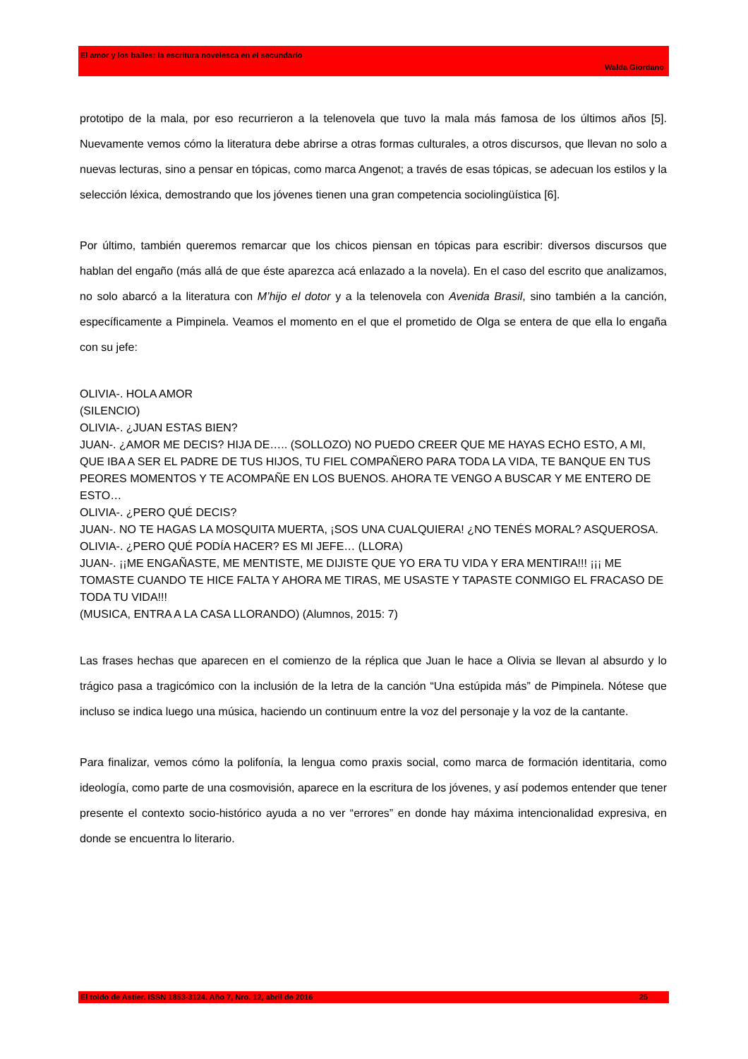El amor y los bailes: la escritura novelesca en el secundario
Walda Giordano
prototipo de la mala, por eso recurrieron a la telenovela que tuvo la mala más famosa de los últimos años [5]. Nuevamente vemos cómo la literatura debe abrirse a otras formas culturales, a otros discursos, que llevan no solo a nuevas lecturas, sino a pensar en tópicas, como marca Angenot; a través de esas tópicas, se adecuan los estilos y la selección léxica, demostrando que los jóvenes tienen una gran competencia sociolingüística [6].
Por último, también queremos remarcar que los chicos piensan en tópicas para escribir: diversos discursos que hablan del engaño (más allá de que éste aparezca acá enlazado a la novela). En el caso del escrito que analizamos, no solo abarcó a la literatura con M’hijo el dotor y a la telenovela con Avenida Brasil, sino también a la canción, específicamente a Pimpinela. Veamos el momento en el que el prometido de Olga se entera de que ella lo engaña con su jefe:
OLIVIA-. HOLA AMOR
(SILENCIO)
OLIVIA-. ¿JUAN ESTAS BIEN?
JUAN-. ¿AMOR ME DECIS? HIJA DE….. (SOLLOZO) NO PUEDO CREER QUE ME HAYAS ECHO ESTO, A MI, QUE IBA A SER EL PADRE DE TUS HIJOS, TU FIEL COMPAÑERO PARA TODA LA VIDA, TE BANQUE EN TUS PEORES MOMENTOS Y TE ACOMPAÑE EN LOS BUENOS. AHORA TE VENGO A BUSCAR Y ME ENTERO DE ESTO…
OLIVIA-. ¿PERO QUÉ DECIS?
JUAN-. NO TE HAGAS LA MOSQUITA MUERTA, ¡SOS UNA CUALQUIERA! ¿NO TENÉS MORAL? ASQUEROSA.
OLIVIA-. ¿PERO QUÉ PODÍA HACER? ES MI JEFE… (LLORA)
JUAN-. ¡¡ME ENGAÑASTE, ME MENTISTE, ME DIJISTE QUE YO ERA TU VIDA Y ERA MENTIRA!!! ¡¡¡ ME TOMASTE CUANDO TE HICE FALTA Y AHORA ME TIRAS, ME USASTE Y TAPASTE CONMIGO EL FRACASO DE TODA TU VIDA!!!
(MUSICA, ENTRA A LA CASA LLORANDO) (Alumnos, 2015: 7)
Las frases hechas que aparecen en el comienzo de la réplica que Juan le hace a Olivia se llevan al absurdo y lo trágico pasa a tragicómico con la inclusión de la letra de la canción “Una estúpida más” de Pimpinela. Nótese que incluso se indica luego una música, haciendo un continuum entre la voz del personaje y la voz de la cantante.
Para finalizar, vemos cómo la polifonía, la lengua como praxis social, como marca de formación identitaria, como ideología, como parte de una cosmovisión, aparece en la escritura de los jóvenes, y así podemos entender que tener presente el contexto socio-histórico ayuda a no ver “errores” en donde hay máxima intencionalidad expresiva, en donde se encuentra lo literario.
El toldo de Astier. ISSN 1853-3124. Año 7, Nro. 12, abril de 2016 25